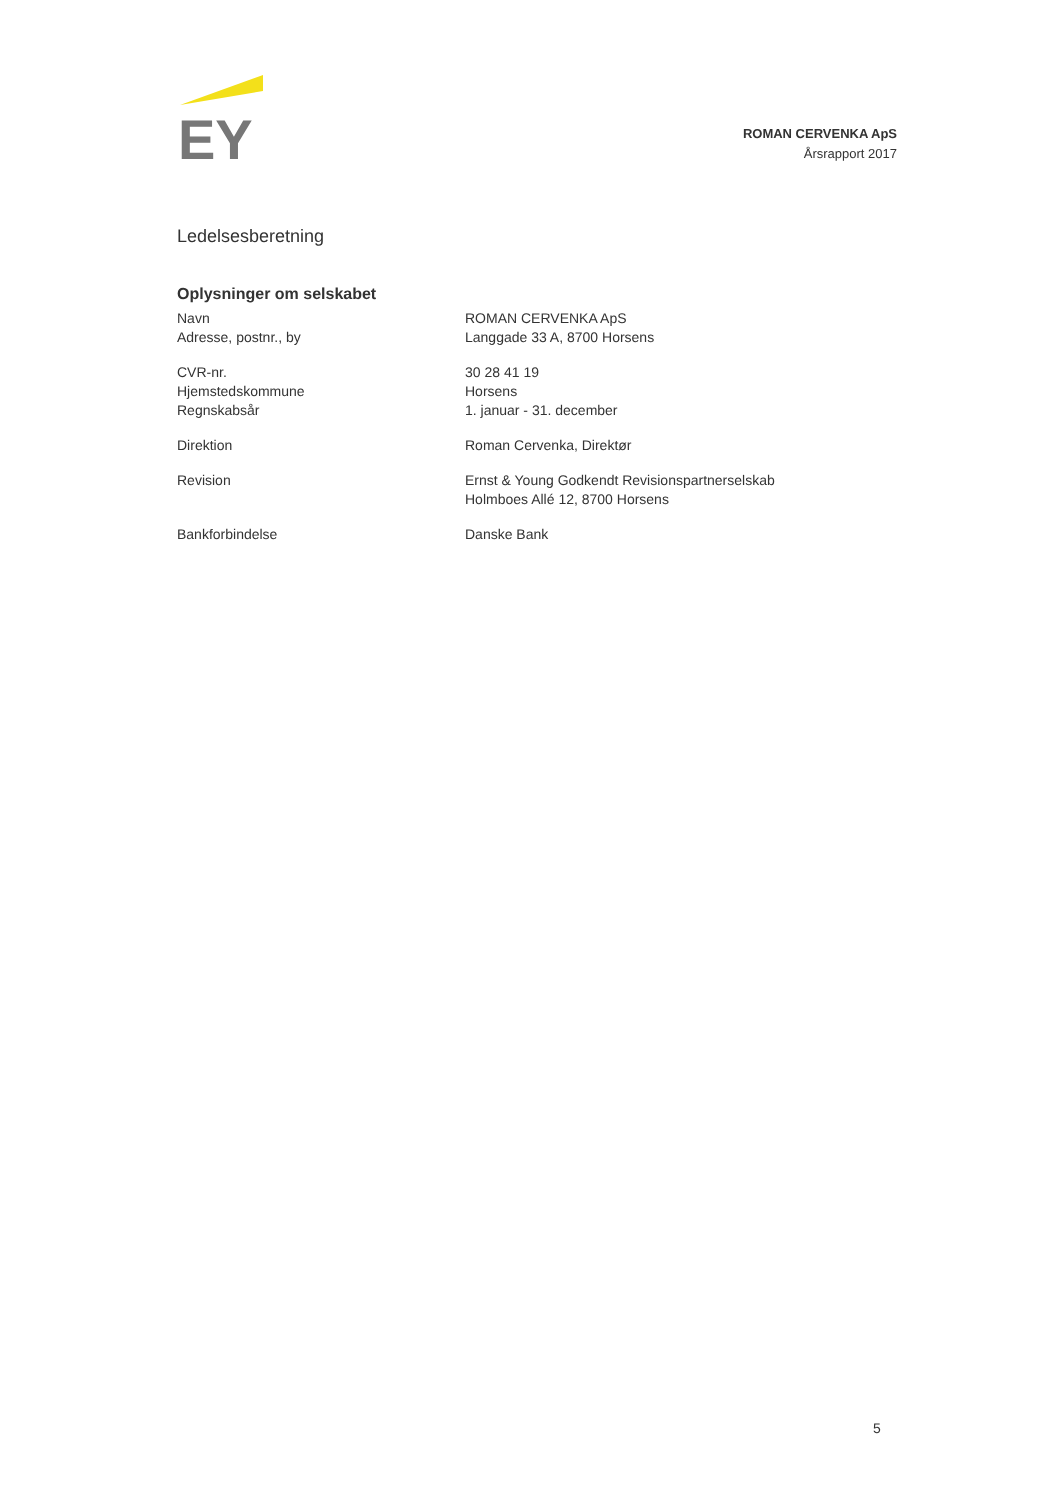EY
ROMAN CERVENKA ApS
Årsrapport 2017
Ledelsesberetning
Oplysninger om selskabet
Navn
Adresse, postnr., by
ROMAN CERVENKA ApS
Langgade 33 A, 8700 Horsens
CVR-nr.
Hjemstedskommune
Regnskabsår
30 28 41 19
Horsens
1. januar - 31. december
Direktion Roman Cervenka, Direktør
Revision Ernst & Young Godkendt Revisionspartnerselskab
Holmboes Allé 12, 8700 Horsens
Bankforbindelse Danske Bank
5